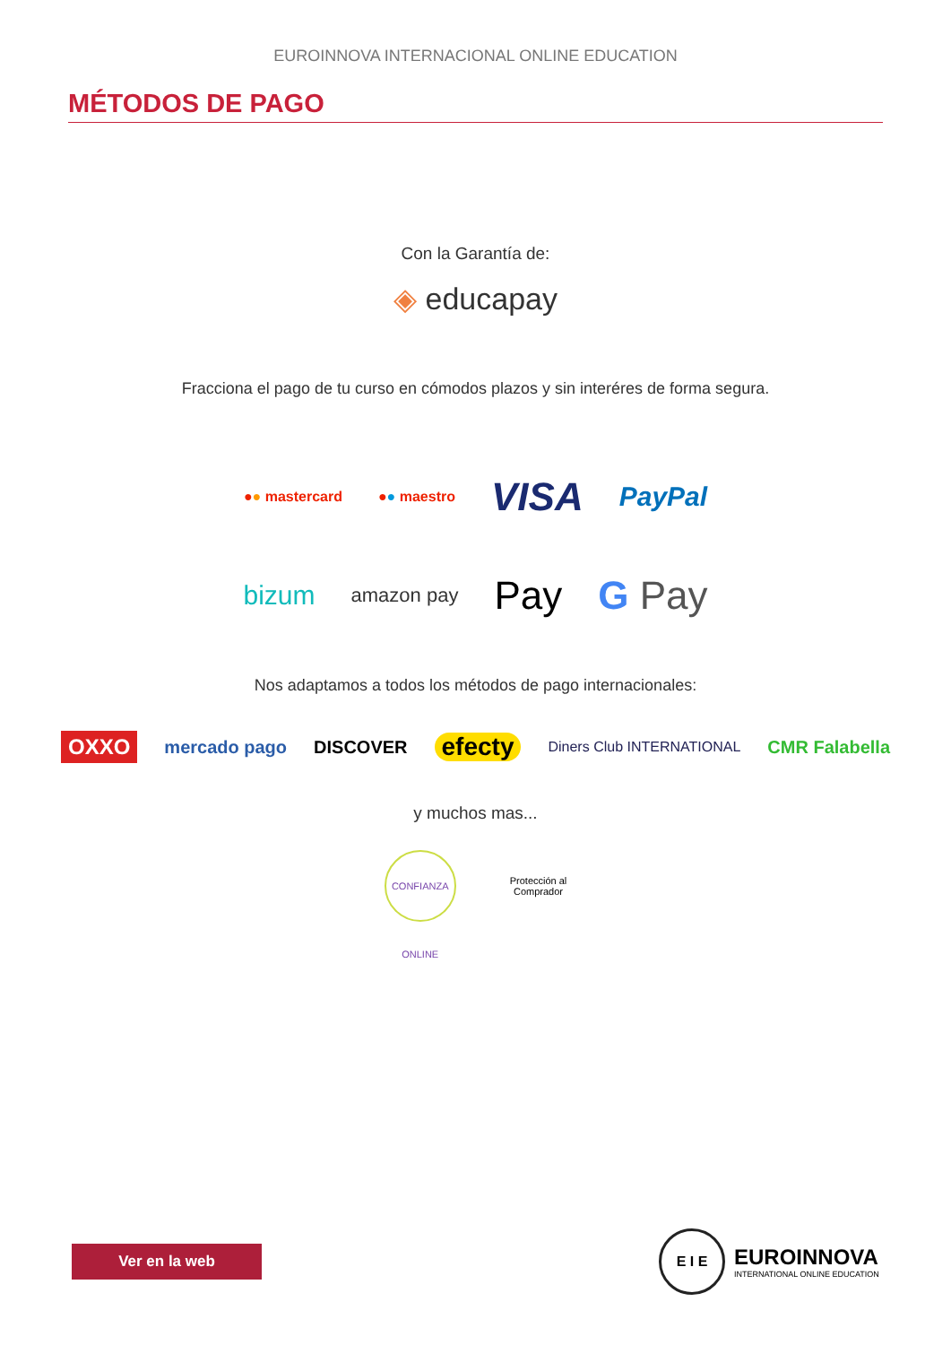EUROINNOVA INTERNACIONAL ONLINE EDUCATION
MÉTODOS DE PAGO
Con la Garantía de:
◈ educapay
Fracciona el pago de tu curso en cómodos plazos y sin interéres de forma segura.
●● mastercard ●● maestro VISA PayPal
bizum amazon pay Pay G Pay
Nos adaptamos a todos los métodos de pago internacionales:
OXXO mercado pago DISCOVER efecty Diners Club INTERNATIONAL CMR Falabella
y muchos mas...
CONFIANZA ONLINE Protección al
Comprador
Ver en la web
E I E
EUROINNOVA
INTERNATIONAL ONLINE EDUCATION